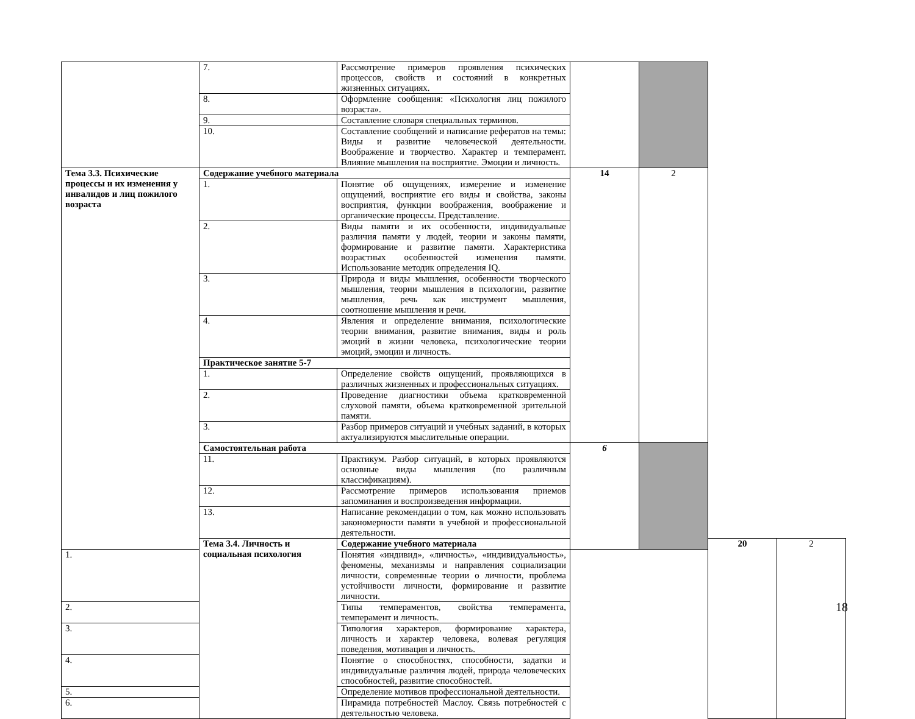| | 7. | Рассмотрение примеров проявления психических процессов, свойств и состояний в конкретных жизненных ситуациях. | | | | |
| | 8. | Оформление сообщения: «Психология лиц пожилого возраста». | | | | |
| | 9. | Составление словаря специальных терминов. | | | | |
| | 10. | Составление сообщений и написание рефератов на темы: Виды и развитие человеческой деятельности. Воображение и творчество. Характер и темперамент. Влияние мышления на восприятие. Эмоции и личность. | | | | |
| Тема 3.3. Психические процессы и их изменения у инвалидов и лиц пожилого возраста | Содержание учебного материала | | 14 | 2 | | |
| | 1. | Понятие об ощущениях, измерение и изменение ощущений, восприятие его виды и свойства, законы восприятия, функции воображения, воображение и органические процессы. Представление. | | | | |
| | 2. | Виды памяти и их особенности, индивидуальные различия памяти у людей, теории и законы памяти, формирование и развитие памяти. Характеристика возрастных особенностей изменения памяти. Использование методик определения IQ. | | | | |
| | 3. | Природа и виды мышления, особенности творческого мышления, теории мышления в психологии, развитие мышления, речь как инструмент мышления, соотношение мышления и речи. | | | | |
| | 4. | Явления и определение внимания, психологические теории внимания, развитие внимания, виды и роль эмоций в жизни человека, психологические теории эмоций, эмоции и личность. | | | | |
| | Практическое занятие 5-7 | | | | | |
| | 1. | Определение свойств ощущений, проявляющихся в различных жизненных и профессиональных ситуациях. | | | | |
| | 2. | Проведение диагностики объема кратковременной слуховой памяти, объема кратковременной зрительной памяти. | | | | |
| | 3. | Разбор примеров ситуаций и учебных заданий, в которых актуализируются мыслительные операции. | | | | |
| | Самостоятельная работа | | 6 | | | |
| | 11. | Практикум. Разбор ситуаций, в которых проявляются основные виды мышления (по различным классификациям). | | | | |
| | 12. | Рассмотрение примеров использования приемов запоминания и воспроизведения информации. | | | | |
| | 13. | Написание рекомендации о том, как можно использовать закономерности памяти в учебной и профессиональной деятельности. | | | | |
| | Тема 3.4. Личность и социальная психология | Содержание учебного материала | | | 20 | 2 |
| 1. | | Понятия «индивид», «личность», «индивидуальность», феномены, механизмы и направления социализации личности, современные теории о личности, проблема устойчивости личности, формирование и развитие личности. | | | | |
| 2. | | Типы темпераментов, свойства темперамента, темперамент и личность. | | | | |
| 3. | | Типология характеров, формирование характера, личность и характер человека, волевая регуляция поведения, мотивация и личность. | | | | |
| 4. | | Понятие о способностях, способности, задатки и индивидуальные различия людей, природа человеческих способностей, развитие способностей. | | | | |
| 5. | | Определение мотивов профессиональной деятельности. | | | | |
| 6. | | Пирамида потребностей Маслоу. Связь потребностей с деятельностью человека. | | | | |
18